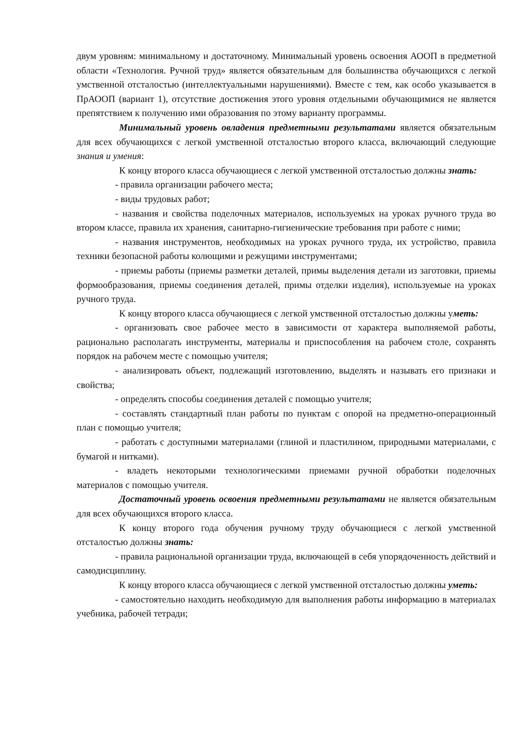двум уровням: минимальному и достаточному. Минимальный уровень освоения АООП в предметной области «Технология. Ручной труд» является обязательным для большинства обучающихся с легкой умственной отсталостью (интеллектуальными нарушениями). Вместе с тем, как особо указывается в ПрАООП (вариант 1), отсутствие достижения этого уровня отдельными обучающимися не является препятствием к получению ими образования по этому варианту программы.
Минимальный уровень овладения предметными результатами является обязательным для всех обучающихся с легкой умственной отсталостью второго класса, включающий следующие знания и умения:
К концу второго класса обучающиеся с легкой умственной отсталостью должны знать:
- правила организации рабочего места;
- виды трудовых работ;
- названия и свойства поделочных материалов, используемых на уроках ручного труда во втором классе, правила их хранения, санитарно-гигиенические требования при работе с ними;
- названия инструментов, необходимых на уроках ручного труда, их устройство, правила техники безопасной работы колющими и режущими инструментами;
- приемы работы (приемы разметки деталей, примы выделения детали из заготовки, приемы формообразования, приемы соединения деталей, примы отделки изделия), используемые на уроках ручного труда.
К концу второго класса обучающиеся с легкой умственной отсталостью должны уметь:
- организовать свое рабочее место в зависимости от характера выполняемой работы, рационально располагать инструменты, материалы и приспособления на рабочем столе, сохранять порядок на рабочем месте с помощью учителя;
- анализировать объект, подлежащий изготовлению, выделять и называть его признаки и свойства;
- определять способы соединения деталей с помощью учителя;
- составлять стандартный план работы по пунктам с опорой на предметно-операционный план с помощью учителя;
- работать с доступными материалами (глиной и пластилином, природными материалами, с бумагой и нитками).
- владеть некоторыми технологическими приемами ручной обработки поделочных материалов с помощью учителя.
Достаточный уровень освоения предметными результатами не является обязательным для всех обучающихся второго класса.
К концу второго года обучения ручному труду обучающиеся с легкой умственной отсталостью должны знать:
- правила рациональной организации труда, включающей в себя упорядоченность действий и самодисциплину.
К концу второго класса обучающиеся с легкой умственной отсталостью должны уметь:
- самостоятельно находить необходимую для выполнения работы информацию в материалах учебника, рабочей тетради;